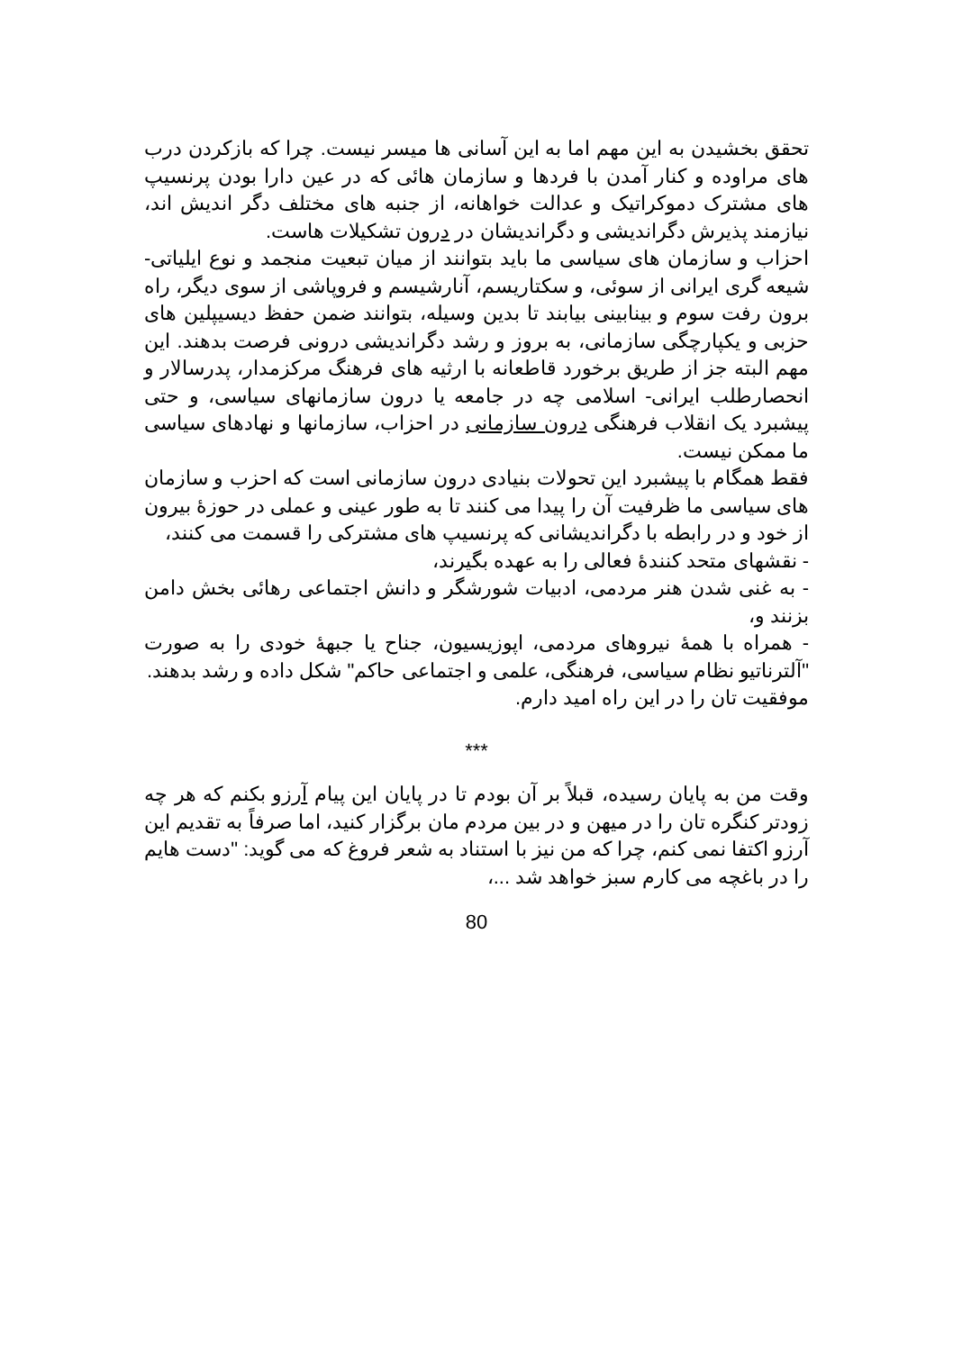تحقق بخشیدن به این مهم اما به این آسانی ها میسر نیست. چرا که بازکردن درب های مراوده و کنار آمدن با فردها و سازمان هائی که در عین دارا بودن پرنسیپ های مشترک دموکراتیک و عدالت خواهانه، از جنبه های مختلف دگر اندیش اند، نیازمند پذیرش دگراندیشی و دگراندیشان در درون تشکیلات هاست.
احزاب و سازمان های سیاسی ما باید بتوانند از میان تبعیت منجمد و نوع ایلیاتی- شیعه گری ایرانی از سوئی، و سکتاریسم، آنارشیسم و فروپاشی از سوی دیگر، راه برون رفت سوم و بینابینی بیابند تا بدین وسیله، بتوانند ضمن حفظ دیسیپلین های حزبی و یکپارچگی سازمانی، به بروز و رشد دگراندیشی درونی فرصت بدهند. این مهم البته جز از طریق برخورد قاطعانه با ارثیه های فرهنگ مرکزمدار، پدرسالار و انحصارطلب ایرانی- اسلامی چه در جامعه یا درون سازمانهای سیاسی، و حتی پیشبرد یک انقلاب فرهنگی درون سازمانی در احزاب، سازمانها و نهادهای سیاسی ما ممکن نیست.
فقط همگام با پیشبرد این تحولات بنیادی درون سازمانی است که احزب و سازمان های سیاسی ما ظرفیت آن را پیدا می کنند تا به طور عینی و عملی در حوزۀ بیرون از خود و در رابطه با دگراندیشانی که پرنسیپ های مشترکی را قسمت می کنند،
- نقشهای متحد کنندۀ فعالی را به عهده بگیرند،
- به غنی شدن هنر مردمی، ادبیات شورشگر و دانش اجتماعی رهائی بخش دامن بزنند و،
- همراه با همۀ نیروهای مردمی، اپوزیسیون، جناح یا جبهۀ خودی را به صورت "آلترناتیو نظام سیاسی، فرهنگی، علمی و اجتماعی حاکم" شکل داده و رشد بدهند.
موفقیت تان را در این راه امید دارم.
***
وقت من به پایان رسیده، قبلاً بر آن بودم تا در پایان این پیام آرزو بکنم که هر چه زودتر کنگره تان را در میهن و در بین مردم مان برگزار کنید، اما صرفاً به تقدیم این آرزو اکتفا نمی کنم، چرا که من نیز با استناد به شعر فروغ که می گوید: "دست هایم را در باغچه می کارم سبز خواهد شد ...،
80